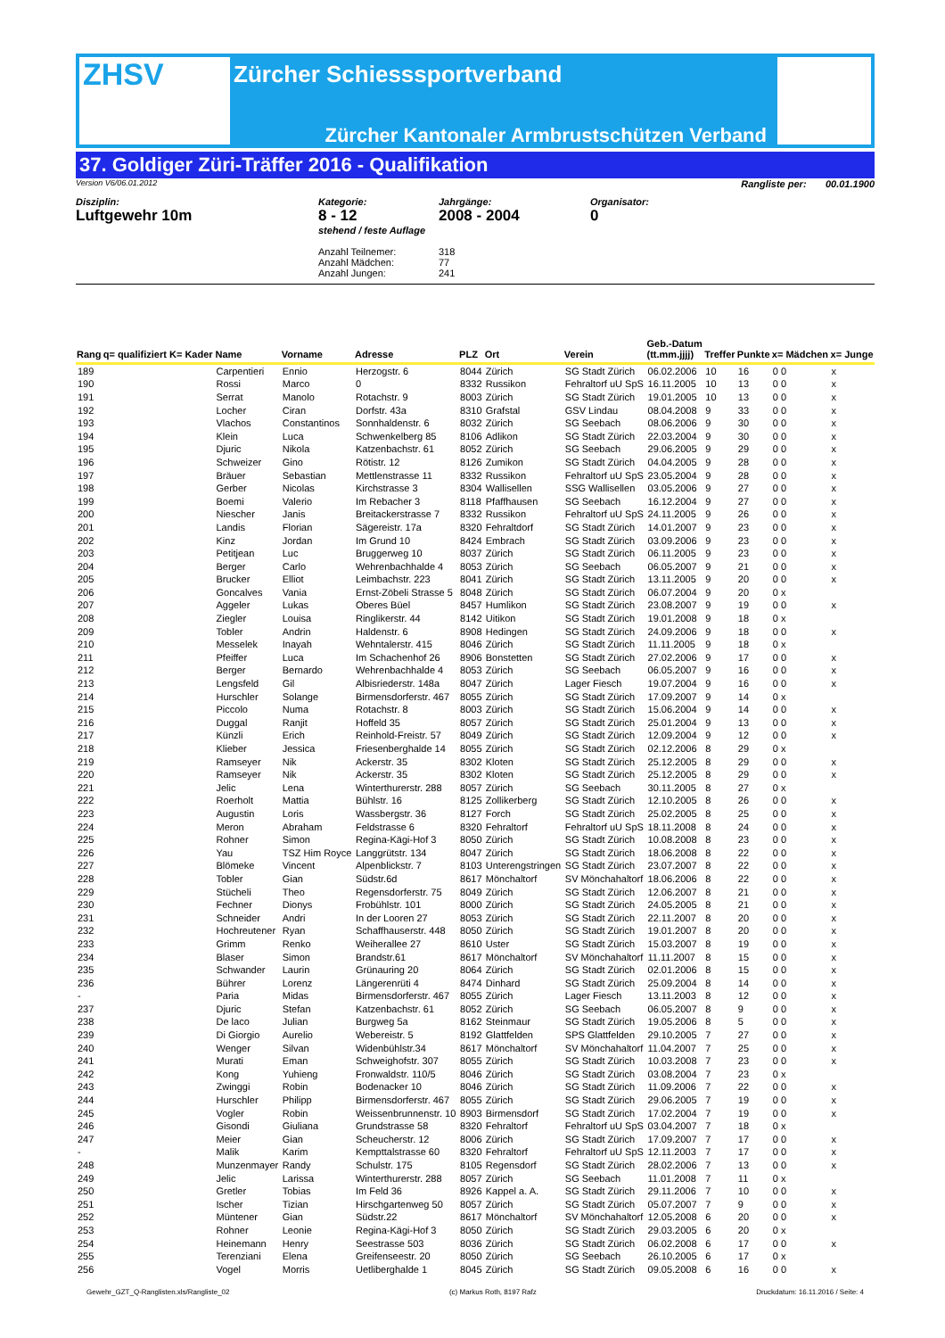ZHSV
Zürcher Schiesssportverband
Zürcher Kantonaler Armbrustschützen Verband
37. Goldiger Züri-Träffer 2016 - Qualifikation
Version V6/06.01.2012 Rangliste per: 00.01.1900
Disziplin:
Luftgewehr 10m
Kategorie:
8 - 12
stehend / feste Auflage
Anzahl Teilnemer:
Anzahl Mädchen:
Anzahl Jungen:
Jahrgänge:
2008 - 2004
318
77
241
Organisator:
0
| Rang | q= qualifiziert K= Kader | Name | Vorname | Adresse | PLZ | Ort | Verein | Geb.-Datum (tt.mm.jjjj) | Treffer | Punkte | x= Mädchen | x= Junge |
| --- | --- | --- | --- | --- | --- | --- | --- | --- | --- | --- | --- | --- |
| 189 | | Carpentieri | Ennio | Herzogstr. 6 | 8044 | Zürich | SG Stadt Zürich | 06.02.2006 | 10 | 16 | 0 0 | x |
| 190 | | Rossi | Marco | 0 | 8332 | Russikon | Fehraltorf uU SpS | 16.11.2005 | 10 | 13 | 0 0 | x |
| 191 | | Serrat | Manolo | Rotachstr. 9 | 8003 | Zürich | SG Stadt Zürich | 19.01.2005 | 10 | 13 | 0 0 | x |
| 192 | | Locher | Ciran | Dorfstr. 43a | 8310 | Grafstal | GSV Lindau | 08.04.2008 | 9 | 33 | 0 0 | x |
| 193 | | Vlachos | Constantinos | Sonnhaldenstr. 6 | 8032 | Zürich | SG Seebach | 08.06.2006 | 9 | 30 | 0 0 | x |
| 194 | | Klein | Luca | Schwenkelberg 85 | 8106 | Adlikon | SG Stadt Zürich | 22.03.2004 | 9 | 30 | 0 0 | x |
| 195 | | Djuric | Nikola | Katzenbachstr. 61 | 8052 | Zürich | SG Seebach | 29.06.2005 | 9 | 29 | 0 0 | x |
| 196 | | Schweizer | Gino | Rötistr. 12 | 8126 | Zumikon | SG Stadt Zürich | 04.04.2005 | 9 | 28 | 0 0 | x |
| 197 | | Bräuer | Sebastian | Mettlenstrasse 11 | 8332 | Russikon | Fehraltorf uU SpS | 23.05.2004 | 9 | 28 | 0 0 | x |
| 198 | | Gerber | Nicolas | Kirchstrasse 3 | 8304 | Wallisellen | SSG Wallisellen | 03.05.2006 | 9 | 27 | 0 0 | x |
| 199 | | Boemi | Valerio | Im Rebacher 3 | 8118 | Pfaffhausen | SG Seebach | 16.12.2004 | 9 | 27 | 0 0 | x |
| 200 | | Niescher | Janis | Breitackerstrasse 7 | 8332 | Russikon | Fehraltorf uU SpS | 24.11.2005 | 9 | 26 | 0 0 | x |
| 201 | | Landis | Florian | Sägereistr. 17a | 8320 | Fehraltdorf | SG Stadt Zürich | 14.01.2007 | 9 | 23 | 0 0 | x |
| 202 | | Kinz | Jordan | Im Grund 10 | 8424 | Embrach | SG Stadt Zürich | 03.09.2006 | 9 | 23 | 0 0 | x |
| 203 | | Petitjean | Luc | Bruggerweg 10 | 8037 | Zürich | SG Stadt Zürich | 06.11.2005 | 9 | 23 | 0 0 | x |
| 204 | | Berger | Carlo | Wehrenbachhalde 4 | 8053 | Zürich | SG Seebach | 06.05.2007 | 9 | 21 | 0 0 | x |
| 205 | | Brucker | Elliot | Leimbachstr. 223 | 8041 | Zürich | SG Stadt Zürich | 13.11.2005 | 9 | 20 | 0 0 | x |
| 206 | | Goncalves | Vania | Ernst-Zöbeli Strasse 5 | 8048 | Zürich | SG Stadt Zürich | 06.07.2004 | 9 | 20 | 0 x | |
| 207 | | Aggeler | Lukas | Oberes Büel | 8457 | Humlikon | SG Stadt Zürich | 23.08.2007 | 9 | 19 | 0 0 | x |
| 208 | | Ziegler | Louisa | Ringlikerstr. 44 | 8142 | Uitikon | SG Stadt Zürich | 19.01.2008 | 9 | 18 | 0 x | |
| 209 | | Tobler | Andrin | Haldenstr. 6 | 8908 | Hedingen | SG Stadt Zürich | 24.09.2006 | 9 | 18 | 0 0 | x |
| 210 | | Messelek | Inayah | Wehntalerstr. 415 | 8046 | Zürich | SG Stadt Zürich | 11.11.2005 | 9 | 18 | 0 x | |
| 211 | | Pfeiffer | Luca | Im Schachenhof 26 | 8906 | Bonstetten | SG Stadt Zürich | 27.02.2006 | 9 | 17 | 0 0 | x |
| 212 | | Berger | Bernardo | Wehrenbachhalde 4 | 8053 | Zürich | SG Seebach | 06.05.2007 | 9 | 16 | 0 0 | x |
| 213 | | Lengsfeld | Gil | Albisriederstr. 148a | 8047 | Zürich | Lager Fiesch | 19.07.2004 | 9 | 16 | 0 0 | x |
| 214 | | Hurschler | Solange | Birmensdorferstr. 467 | 8055 | Zürich | SG Stadt Zürich | 17.09.2007 | 9 | 14 | 0 x | |
| 215 | | Piccolo | Numa | Rotachstr. 8 | 8003 | Zürich | SG Stadt Zürich | 15.06.2004 | 9 | 14 | 0 0 | x |
| 216 | | Duggal | Ranjit | Hoffeld 35 | 8057 | Zürich | SG Stadt Zürich | 25.01.2004 | 9 | 13 | 0 0 | x |
| 217 | | Künzli | Erich | Reinhold-Freistr. 57 | 8049 | Zürich | SG Stadt Zürich | 12.09.2004 | 9 | 12 | 0 0 | x |
| 218 | | Klieber | Jessica | Friesenberghalde 14 | 8055 | Zürich | SG Stadt Zürich | 02.12.2006 | 8 | 29 | 0 x | |
| 219 | | Ramseyer | Nik | Ackerstr. 35 | 8302 | Kloten | SG Stadt Zürich | 25.12.2005 | 8 | 29 | 0 0 | x |
| 220 | | Ramseyer | Nik | Ackerstr. 35 | 8302 | Kloten | SG Stadt Zürich | 25.12.2005 | 8 | 29 | 0 0 | x |
| 221 | | Jelic | Lena | Winterthurerstr. 288 | 8057 | Zürich | SG Seebach | 30.11.2005 | 8 | 27 | 0 x | |
| 222 | | Roerholt | Mattia | Bühlstr. 16 | 8125 | Zollikerberg | SG Stadt Zürich | 12.10.2005 | 8 | 26 | 0 0 | x |
| 223 | | Augustin | Loris | Wassbergstr. 36 | 8127 | Forch | SG Stadt Zürich | 25.02.2005 | 8 | 25 | 0 0 | x |
| 224 | | Meron | Abraham | Feldstrasse 6 | 8320 | Fehraltorf | Fehraltorf uU SpS | 18.11.2008 | 8 | 24 | 0 0 | x |
| 225 | | Rohner | Simon | Regina-Kägi-Hof 3 | 8050 | Zürich | SG Stadt Zürich | 10.08.2008 | 8 | 23 | 0 0 | x |
| 226 | | Yau | TSZ Him Royce | Langgrütstr. 134 | 8047 | Zürich | SG Stadt Zürich | 18.06.2008 | 8 | 22 | 0 0 | x |
| 227 | | Blömeke | Vincent | Alpenblickstr. 7 | 8103 | Unterengstringen | SG Stadt Zürich | 23.07.2007 | 8 | 22 | 0 0 | x |
| 228 | | Tobler | Gian | Südstr.6d | 8617 | Mönchaltorf | SV Mönchahaltorf | 18.06.2006 | 8 | 22 | 0 0 | x |
| 229 | | Stücheli | Theo | Regensdorferstr. 75 | 8049 | Zürich | SG Stadt Zürich | 12.06.2007 | 8 | 21 | 0 0 | x |
| 230 | | Fechner | Dionys | Frobühlstr. 101 | 8000 | Zürich | SG Stadt Zürich | 24.05.2005 | 8 | 21 | 0 0 | x |
| 231 | | Schneider | Andri | In der Looren 27 | 8053 | Zürich | SG Stadt Zürich | 22.11.2007 | 8 | 20 | 0 0 | x |
| 232 | | Hochreutener | Ryan | Schaffhauserstr. 448 | 8050 | Zürich | SG Stadt Zürich | 19.01.2007 | 8 | 20 | 0 0 | x |
| 233 | | Grimm | Renko | Weiherallee 27 | 8610 | Uster | SG Stadt Zürich | 15.03.2007 | 8 | 19 | 0 0 | x |
| 234 | | Blaser | Simon | Brandstr.61 | 8617 | Mönchaltorf | SV Mönchahaltorf | 11.11.2007 | 8 | 15 | 0 0 | x |
| 235 | | Schwander | Laurin | Grünauring 20 | 8064 | Zürich | SG Stadt Zürich | 02.01.2006 | 8 | 15 | 0 0 | x |
| 236 | | Bührer | Lorenz | Längerenrüti 4 | 8474 | Dinhard | SG Stadt Zürich | 25.09.2004 | 8 | 14 | 0 0 | x |
| - | | Paria | Midas | Birmensdorferstr. 467 | 8055 | Zürich | Lager Fiesch | 13.11.2003 | 8 | 12 | 0 0 | x |
| 237 | | Djuric | Stefan | Katzenbachstr. 61 | 8052 | Zürich | SG Seebach | 06.05.2007 | 8 | 9 | 0 0 | x |
| 238 | | De laco | Julian | Burgweg 5a | 8162 | Steinmaur | SG Stadt Zürich | 19.05.2006 | 8 | 5 | 0 0 | x |
| 239 | | Di Giorgio | Aurelio | Webereistr. 5 | 8192 | Glattfelden | SPS Glattfelden | 29.10.2005 | 7 | 27 | 0 0 | x |
| 240 | | Wenger | Silvan | Widenbühlstr.34 | 8617 | Mönchaltorf | SV Mönchahaltorf | 11.04.2007 | 7 | 25 | 0 0 | x |
| 241 | | Murati | Eman | Schweighofstr. 307 | 8055 | Zürich | SG Stadt Zürich | 10.03.2008 | 7 | 23 | 0 0 | x |
| 242 | | Kong | Yuhieng | Fronwaldstr. 110/5 | 8046 | Zürich | SG Stadt Zürich | 03.08.2004 | 7 | 23 | 0 x | |
| 243 | | Zwinggi | Robin | Bodenacker 10 | 8046 | Zürich | SG Stadt Zürich | 11.09.2006 | 7 | 22 | 0 0 | x |
| 244 | | Hurschler | Philipp | Birmensdorferstr. 467 | 8055 | Zürich | SG Stadt Zürich | 29.06.2005 | 7 | 19 | 0 0 | x |
| 245 | | Vogler | Robin | Weissenbrunnenstr. 10 | 8903 | Birmensdorf | SG Stadt Zürich | 17.02.2004 | 7 | 19 | 0 0 | x |
| 246 | | Gisondi | Giuliana | Grundstrasse 58 | 8320 | Fehraltorf | Fehraltorf uU SpS | 03.04.2007 | 7 | 18 | 0 x | |
| 247 | | Meier | Gian | Scheucherstr. 12 | 8006 | Zürich | SG Stadt Zürich | 17.09.2007 | 7 | 17 | 0 0 | x |
| - | | Malik | Karim | Kempttalstrasse 60 | 8320 | Fehraltorf | Fehraltorf uU SpS | 12.11.2003 | 7 | 17 | 0 0 | x |
| 248 | | Munzenmayer | Randy | Schulstr. 175 | 8105 | Regensdorf | SG Stadt Zürich | 28.02.2006 | 7 | 13 | 0 0 | x |
| 249 | | Jelic | Larissa | Winterthurerstr. 288 | 8057 | Zürich | SG Seebach | 11.01.2008 | 7 | 11 | 0 x | |
| 250 | | Gretler | Tobias | Im Feld 36 | 8926 | Kappel a. A. | SG Stadt Zürich | 29.11.2006 | 7 | 10 | 0 0 | x |
| 251 | | Ischer | Tizian | Hirschgartenweg 50 | 8057 | Zürich | SG Stadt Zürich | 05.07.2007 | 7 | 9 | 0 0 | x |
| 252 | | Müntener | Gian | Südstr.22 | 8617 | Mönchaltorf | SV Mönchahaltorf | 12.05.2008 | 6 | 20 | 0 0 | x |
| 253 | | Rohner | Leonie | Regina-Kägi-Hof 3 | 8050 | Zürich | SG Stadt Zürich | 29.03.2005 | 6 | 20 | 0 x | |
| 254 | | Heinemann | Henry | Seestrasse 503 | 8036 | Zürich | SG Stadt Zürich | 06.02.2008 | 6 | 17 | 0 0 | x |
| 255 | | Terenziani | Elena | Greifenseestr. 20 | 8050 | Zürich | SG Seebach | 26.10.2005 | 6 | 17 | 0 x | |
| 256 | | Vogel | Morris | Uetliberghalde 1 | 8045 | Zürich | SG Stadt Zürich | 09.05.2008 | 6 | 16 | 0 0 | x |
Gewehr_GZT_Q-Ranglisten.xls/Rangliste_02 (c) Markus Roth, 8197 Rafz Druckdatum: 16.11.2016 / Seite: 4